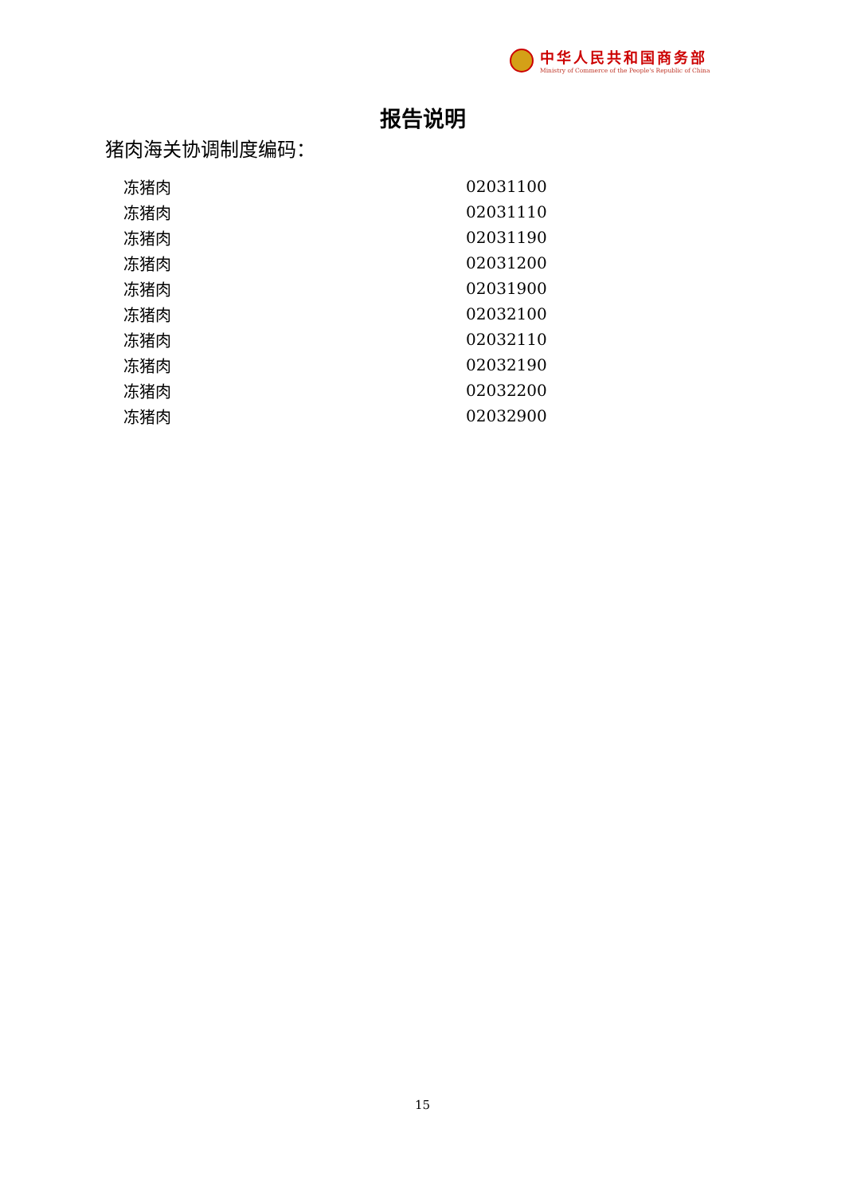中华人民共和国商务部
Ministry of Commerce of the People's Republic of China
报告说明
猪肉海关协调制度编码：
| 冻猪肉 | 02031100 |
| 冻猪肉 | 02031110 |
| 冻猪肉 | 02031190 |
| 冻猪肉 | 02031200 |
| 冻猪肉 | 02031900 |
| 冻猪肉 | 02032100 |
| 冻猪肉 | 02032110 |
| 冻猪肉 | 02032190 |
| 冻猪肉 | 02032200 |
| 冻猪肉 | 02032900 |
15